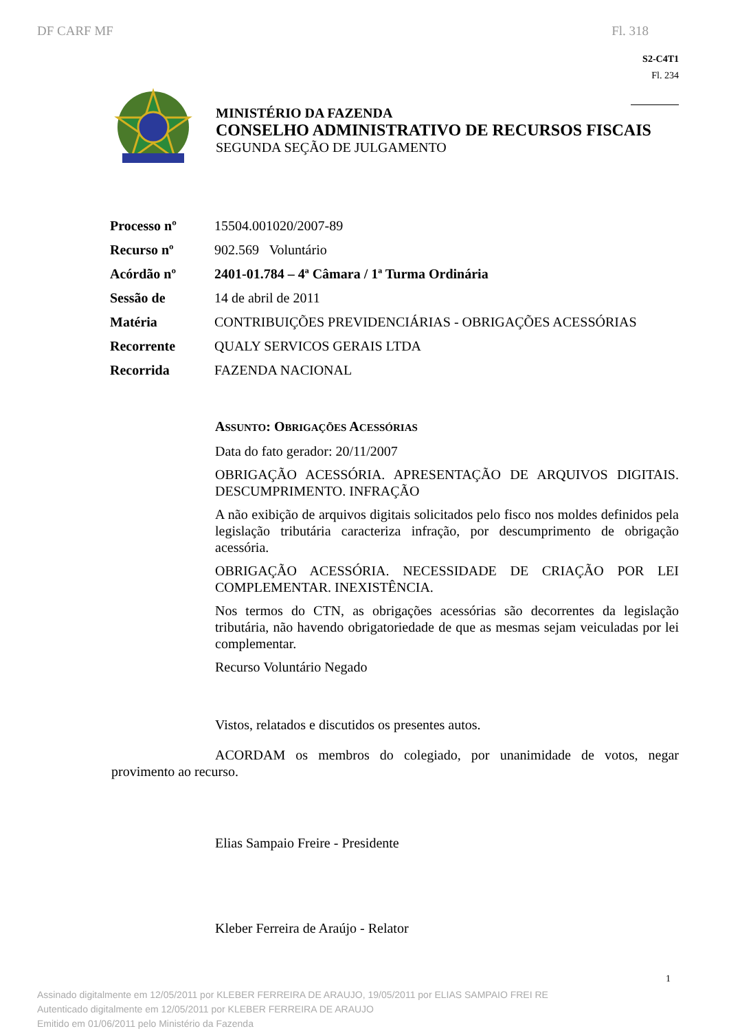DF CARF MF Fl. 318
S2-C4T1
Fl. 234
MINISTÉRIO DA FAZENDA
CONSELHO ADMINISTRATIVO DE RECURSOS FISCAIS
SEGUNDA SEÇÃO DE JULGAMENTO
| Processo nº | 15504.001020/2007-89 |
| Recurso nº | 902.569 Voluntário |
| Acórdão nº | 2401-01.784 – 4ª Câmara / 1ª Turma Ordinária |
| Sessão de | 14 de abril de 2011 |
| Matéria | CONTRIBUIÇÕES PREVIDENCIÁRIAS - OBRIGAÇÕES ACESSÓRIAS |
| Recorrente | QUALY SERVICOS GERAIS LTDA |
| Recorrida | FAZENDA NACIONAL |
ASSUNTO: OBRIGAÇÕES ACESSÓRIAS
Data do fato gerador: 20/11/2007
OBRIGAÇÃO ACESSÓRIA. APRESENTAÇÃO DE ARQUIVOS DIGITAIS. DESCUMPRIMENTO. INFRAÇÃO
A não exibição de arquivos digitais solicitados pelo fisco nos moldes definidos pela legislação tributária caracteriza infração, por descumprimento de obrigação acessória.
OBRIGAÇÃO ACESSÓRIA. NECESSIDADE DE CRIAÇÃO POR LEI COMPLEMENTAR. INEXISTÊNCIA.
Nos termos do CTN, as obrigações acessórias são decorrentes da legislação tributária, não havendo obrigatoriedade de que as mesmas sejam veiculadas por lei complementar.
Recurso Voluntário Negado
Vistos, relatados e discutidos os presentes autos.
ACORDAM os membros do colegiado, por unanimidade de votos, negar provimento ao recurso.
Elias Sampaio Freire - Presidente
Kleber Ferreira de Araújo - Relator
Assinado digitalmente em 12/05/2011 por KLEBER FERREIRA DE ARAUJO, 19/05/2011 por ELIAS SAMPAIO FREI RE
Autenticado digitalmente em 12/05/2011 por KLEBER FERREIRA DE ARAUJO
Emitido em 01/06/2011 pelo Ministério da Fazenda
1